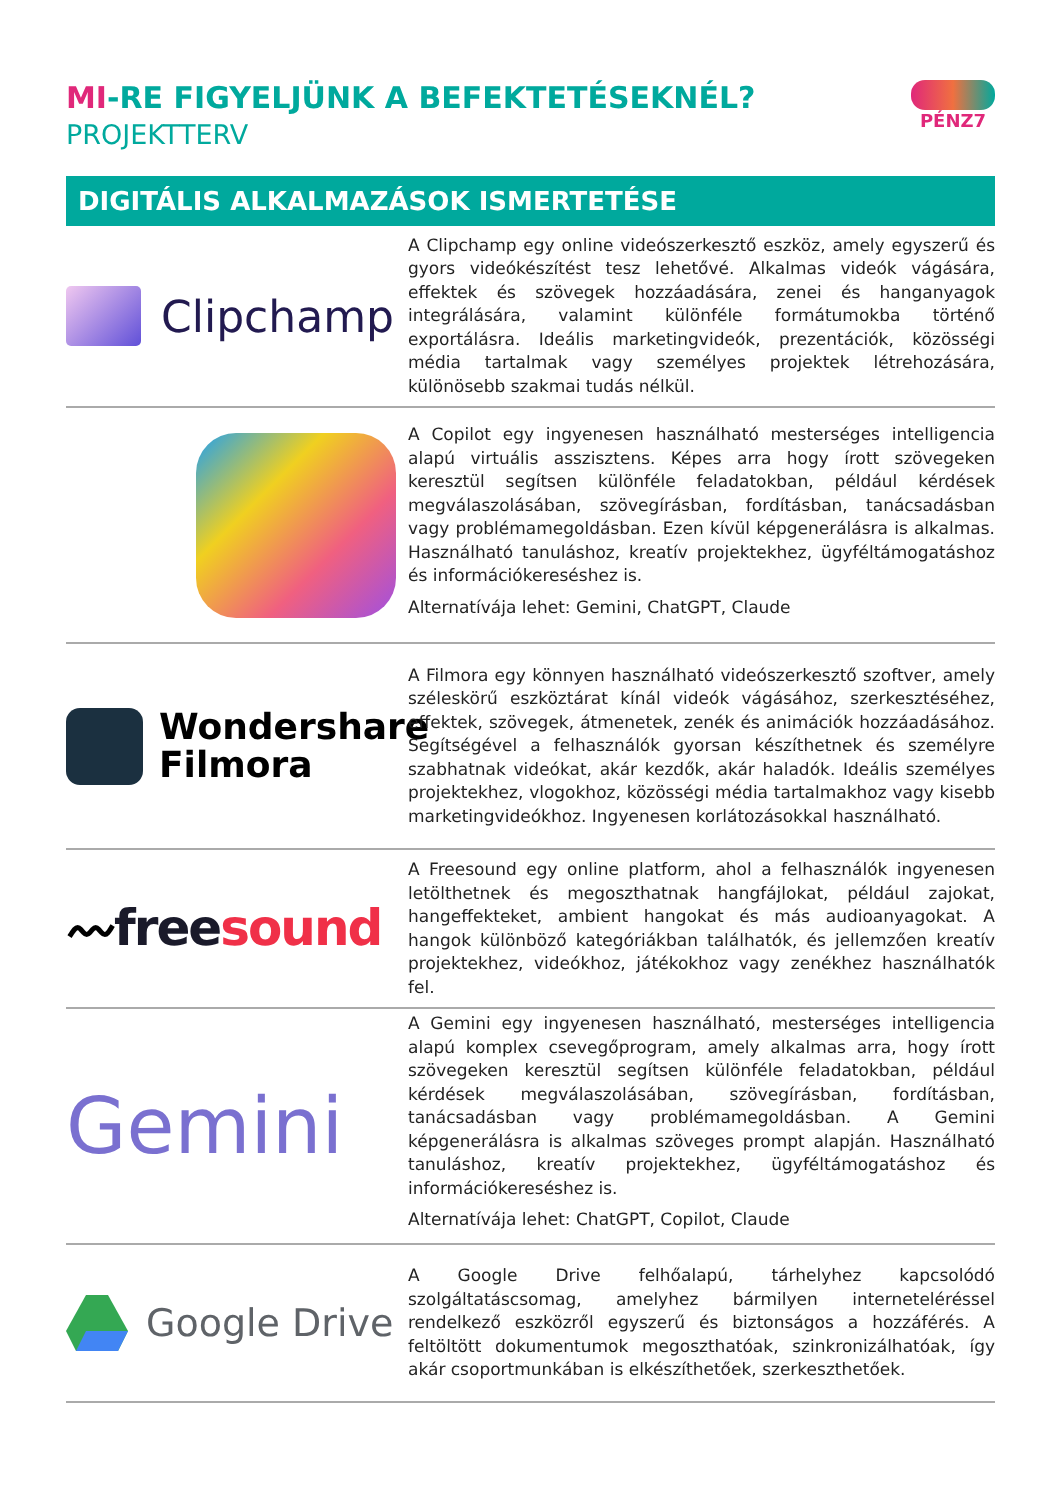MI-RE FIGYELJÜNK A BEFEKTETÉSEKNÉL?
PROJEKTTERV
PÉNZ7
DIGITÁLIS ALKALMAZÁSOK ISMERTETÉSE
Clipchamp
A Clipchamp egy online videószerkesztő eszköz, amely egyszerű és gyors videókészítést tesz lehetővé. Alkalmas videók vágására, effektek és szövegek hozzáadására, zenei és hanganyagok integrálására, valamint különféle formátumokba történő exportálásra. Ideális marketingvideók, prezentációk, közösségi média tartalmak vagy személyes projektek létrehozására, különösebb szakmai tudás nélkül.
A Copilot egy ingyenesen használható mesterséges intelligencia alapú virtuális asszisztens. Képes arra hogy írott szövegeken keresztül segítsen különféle feladatokban, például kérdések megválaszolásában, szövegírásban, fordításban, tanácsadásban vagy problémamegoldásban. Ezen kívül képgenerálásra is alkalmas. Használható tanuláshoz, kreatív projektekhez, ügyféltámogatáshoz és információkereséshez is.
Alternatívája lehet: Gemini, ChatGPT, Claude
Wondershare
Filmora
A Filmora egy könnyen használható videószerkesztő szoftver, amely széleskörű eszköztárat kínál videók vágásához, szerkesztéséhez, effektek, szövegek, átmenetek, zenék és animációk hozzáadásához. Segítségével a felhasználók gyorsan készíthetnek és személyre szabhatnak videókat, akár kezdők, akár haladók. Ideális személyes projektekhez, vlogokhoz, közösségi média tartalmakhoz vagy kisebb marketingvideókhoz. Ingyenesen korlátozásokkal használható.
〰free sound
A Freesound egy online platform, ahol a felhasználók ingyenesen letölthetnek és megoszthatnak hangfájlokat, például zajokat, hangeffekteket, ambient hangokat és más audioanyagokat. A hangok különböző kategóriákban találhatók, és jellemzően kreatív projektekhez, videókhoz, játékokhoz vagy zenékhez használhatók fel.
Gemini
A Gemini egy ingyenesen használható, mesterséges intelligencia alapú komplex csevegőprogram, amely alkalmas arra, hogy írott szövegeken keresztül segítsen különféle feladatokban, például kérdések megválaszolásában, szövegírásban, fordításban, tanácsadásban vagy problémamegoldásban. A Gemini képgenerálásra is alkalmas szöveges prompt alapján. Használható tanuláshoz, kreatív projektekhez, ügyféltámogatáshoz és információkereséshez is.
Alternatívája lehet: ChatGPT, Copilot, Claude
Google Drive
A Google Drive felhőalapú, tárhelyhez kapcsolódó szolgáltatáscsomag, amelyhez bármilyen interneteléréssel rendelkező eszközről egyszerű és biztonságos a hozzáférés. A feltöltött dokumentumok megoszthatóak, szinkronizálhatóak, így akár csoportmunkában is elkészíthetőek, szerkeszthetőek.